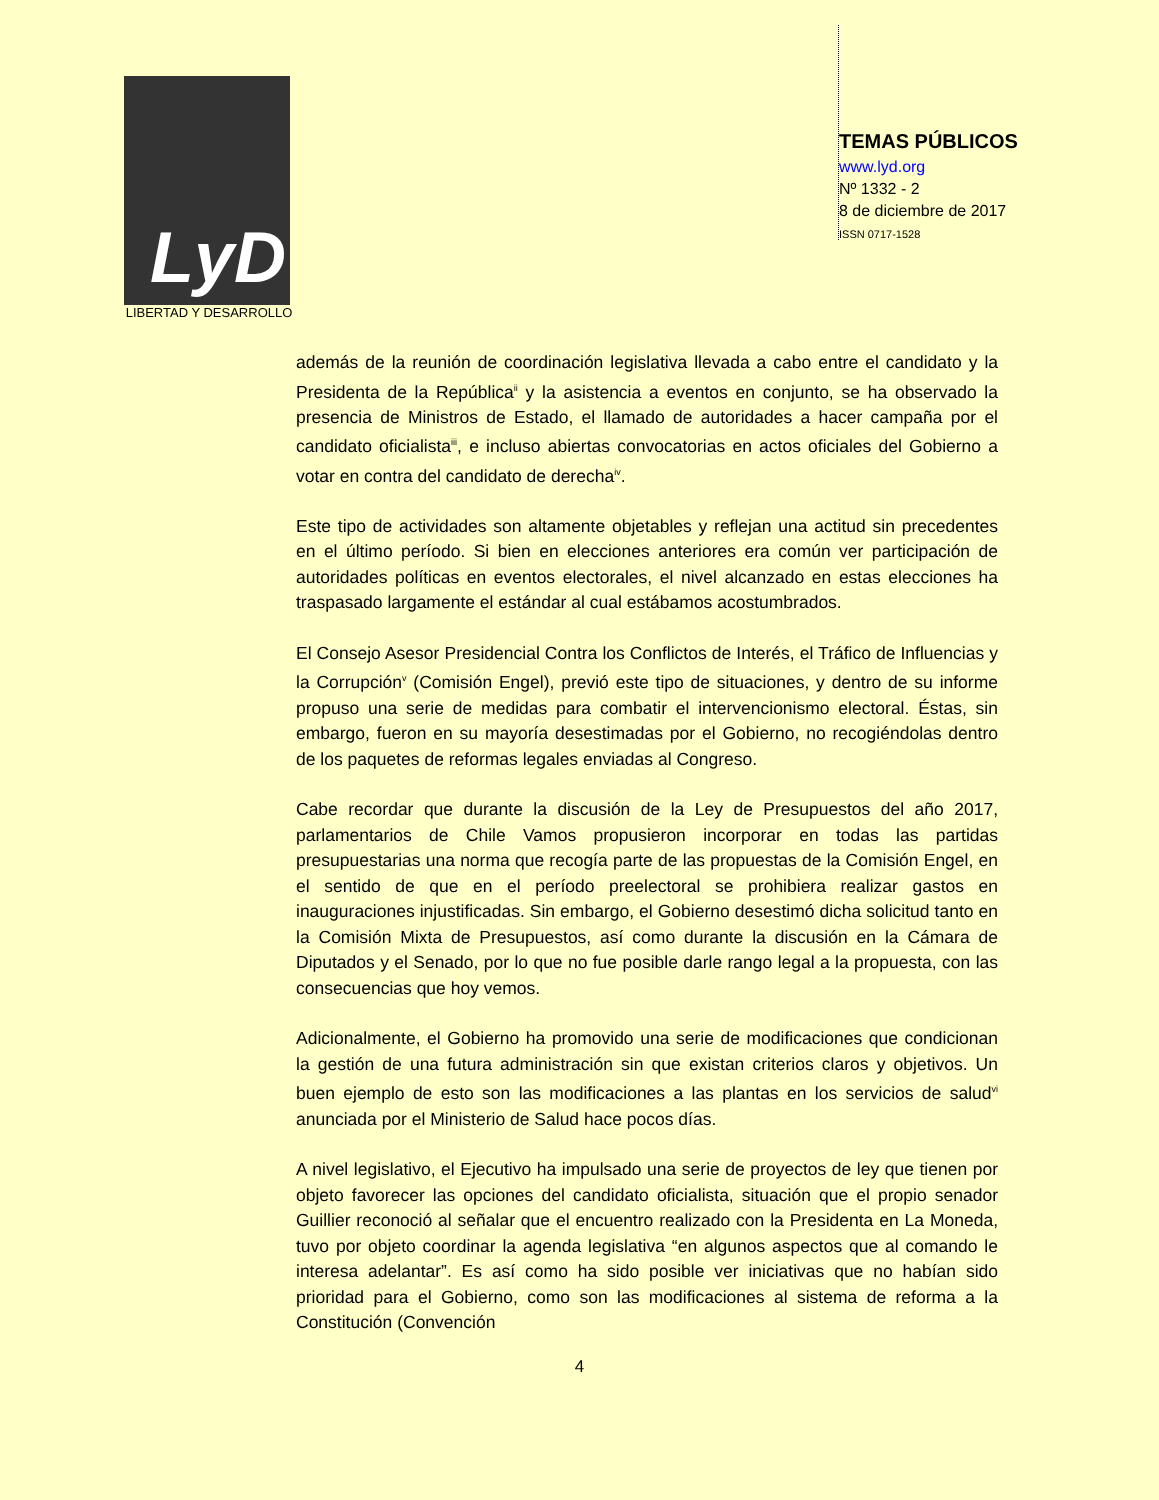LyD
LIBERTAD Y DESARROLLO
TEMAS PÚBLICOS
www.lyd.org
Nº 1332 - 2
8 de diciembre de 2017
ISSN 0717-1528
además de la reunión de coordinación legislativa llevada a cabo entre el candidato y la Presidenta de la República<sup>ii</sup> y la asistencia a eventos en conjunto, se ha observado la presencia de Ministros de Estado, el llamado de autoridades a hacer campaña por el candidato oficialista<sup>iii</sup>, e incluso abiertas convocatorias en actos oficiales del Gobierno a votar en contra del candidato de derecha<sup>iv</sup>.
Este tipo de actividades son altamente objetables y reflejan una actitud sin precedentes en el último período. Si bien en elecciones anteriores era común ver participación de autoridades políticas en eventos electorales, el nivel alcanzado en estas elecciones ha traspasado largamente el estándar al cual estábamos acostumbrados.
El Consejo Asesor Presidencial Contra los Conflictos de Interés, el Tráfico de Influencias y la Corrupción<sup>v</sup> (Comisión Engel), previó este tipo de situaciones, y dentro de su informe propuso una serie de medidas para combatir el intervencionismo electoral. Éstas, sin embargo, fueron en su mayoría desestimadas por el Gobierno, no recogiéndolas dentro de los paquetes de reformas legales enviadas al Congreso.
Cabe recordar que durante la discusión de la Ley de Presupuestos del año 2017, parlamentarios de Chile Vamos propusieron incorporar en todas las partidas presupuestarias una norma que recogía parte de las propuestas de la Comisión Engel, en el sentido de que en el período preelectoral se prohibiera realizar gastos en inauguraciones injustificadas. Sin embargo, el Gobierno desestimó dicha solicitud tanto en la Comisión Mixta de Presupuestos, así como durante la discusión en la Cámara de Diputados y el Senado, por lo que no fue posible darle rango legal a la propuesta, con las consecuencias que hoy vemos.
Adicionalmente, el Gobierno ha promovido una serie de modificaciones que condicionan la gestión de una futura administración sin que existan criterios claros y objetivos. Un buen ejemplo de esto son las modificaciones a las plantas en los servicios de salud<sup>vi</sup> anunciada por el Ministerio de Salud hace pocos días.
A nivel legislativo, el Ejecutivo ha impulsado una serie de proyectos de ley que tienen por objeto favorecer las opciones del candidato oficialista, situación que el propio senador Guillier reconoció al señalar que el encuentro realizado con la Presidenta en La Moneda, tuvo por objeto coordinar la agenda legislativa “en algunos aspectos que al comando le interesa adelantar”. Es así como ha sido posible ver iniciativas que no habían sido prioridad para el Gobierno, como son las modificaciones al sistema de reforma a la Constitución (Convención
4